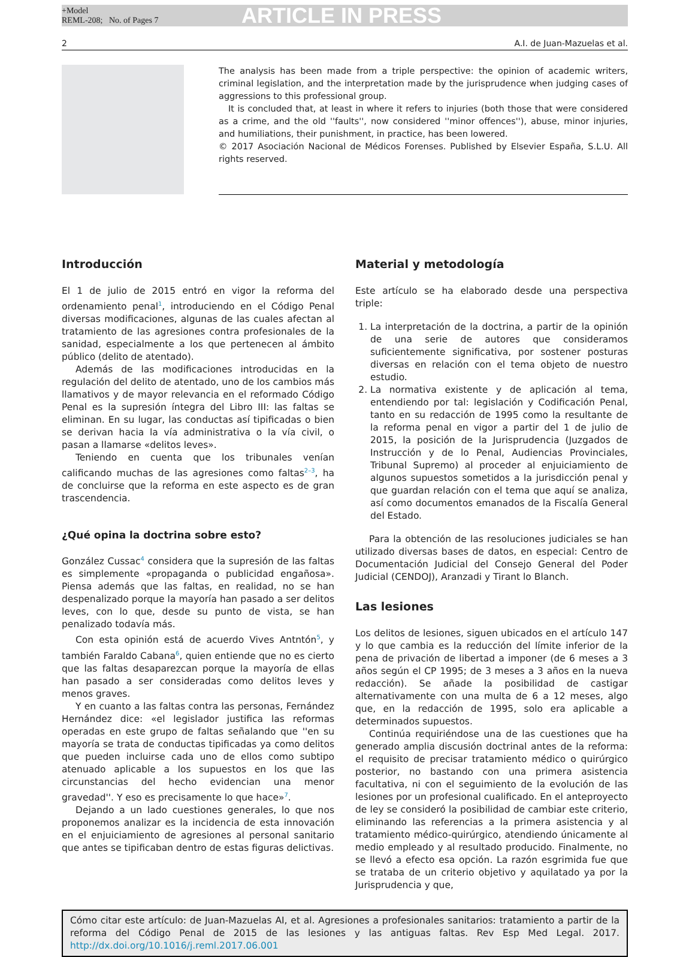+Model
REML-208; No. of Pages 7
ARTICLE IN PRESS
2 A.I. de Juan-Mazuelas et al.
The analysis has been made from a triple perspective: the opinion of academic writers, criminal legislation, and the interpretation made by the jurisprudence when judging cases of aggressions to this professional group.
It is concluded that, at least in where it refers to injuries (both those that were considered as a crime, and the old ''faults'', now considered ''minor offences''), abuse, minor injuries, and humiliations, their punishment, in practice, has been lowered.
© 2017 Asociación Nacional de Médicos Forenses. Published by Elsevier España, S.L.U. All rights reserved.
Introducción
El 1 de julio de 2015 entró en vigor la reforma del ordenamiento penal<sup>1</sup>, introduciendo en el Código Penal diversas modificaciones, algunas de las cuales afectan al tratamiento de las agresiones contra profesionales de la sanidad, especialmente a los que pertenecen al ámbito público (delito de atentado).
Además de las modificaciones introducidas en la regulación del delito de atentado, uno de los cambios más llamativos y de mayor relevancia en el reformado Código Penal es la supresión íntegra del Libro III: las faltas se eliminan. En su lugar, las conductas así tipificadas o bien se derivan hacia la vía administrativa o la vía civil, o pasan a llamarse «delitos leves».
Teniendo en cuenta que los tribunales venían calificando muchas de las agresiones como faltas<sup>2–3</sup>, ha de concluirse que la reforma en este aspecto es de gran trascendencia.
¿Qué opina la doctrina sobre esto?
González Cussac<sup>4</sup> considera que la supresión de las faltas es simplemente «propaganda o publicidad engañosa». Piensa además que las faltas, en realidad, no se han despenalizado porque la mayoría han pasado a ser delitos leves, con lo que, desde su punto de vista, se han penalizado todavía más.
Con esta opinión está de acuerdo Vives Antntón<sup>5</sup>, y también Faraldo Cabana<sup>6</sup>, quien entiende que no es cierto que las faltas desaparezcan porque la mayoría de ellas han pasado a ser consideradas como delitos leves y menos graves.
Y en cuanto a las faltas contra las personas, Fernández Hernández dice: «el legislador justifica las reformas operadas en este grupo de faltas señalando que ''en su mayoría se trata de conductas tipificadas ya como delitos que pueden incluirse cada uno de ellos como subtipo atenuado aplicable a los supuestos en los que las circunstancias del hecho evidencian una menor gravedad''. Y eso es precisamente lo que hace»<sup>7</sup>.
Dejando a un lado cuestiones generales, lo que nos proponemos analizar es la incidencia de esta innovación en el enjuiciamiento de agresiones al personal sanitario que antes se tipificaban dentro de estas figuras delictivas.
Material y metodología
Este artículo se ha elaborado desde una perspectiva triple:
1. La interpretación de la doctrina, a partir de la opinión de una serie de autores que consideramos suficientemente significativa, por sostener posturas diversas en relación con el tema objeto de nuestro estudio.
2. La normativa existente y de aplicación al tema, entendiendo por tal: legislación y Codificación Penal, tanto en su redacción de 1995 como la resultante de la reforma penal en vigor a partir del 1 de julio de 2015, la posición de la Jurisprudencia (Juzgados de Instrucción y de lo Penal, Audiencias Provinciales, Tribunal Supremo) al proceder al enjuiciamiento de algunos supuestos sometidos a la jurisdicción penal y que guardan relación con el tema que aquí se analiza, así como documentos emanados de la Fiscalía General del Estado.
Para la obtención de las resoluciones judiciales se han utilizado diversas bases de datos, en especial: Centro de Documentación Judicial del Consejo General del Poder Judicial (CENDOJ), Aranzadi y Tirant lo Blanch.
Las lesiones
Los delitos de lesiones, siguen ubicados en el artículo 147 y lo que cambia es la reducción del límite inferior de la pena de privación de libertad a imponer (de 6 meses a 3 años según el CP 1995; de 3 meses a 3 años en la nueva redacción). Se añade la posibilidad de castigar alternativamente con una multa de 6 a 12 meses, algo que, en la redacción de 1995, solo era aplicable a determinados supuestos.
Continúa requiriéndose una de las cuestiones que ha generado amplia discusión doctrinal antes de la reforma: el requisito de precisar tratamiento médico o quirúrgico posterior, no bastando con una primera asistencia facultativa, ni con el seguimiento de la evolución de las lesiones por un profesional cualificado. En el anteproyecto de ley se consideró la posibilidad de cambiar este criterio, eliminando las referencias a la primera asistencia y al tratamiento médico-quirúrgico, atendiendo únicamente al medio empleado y al resultado producido. Finalmente, no se llevó a efecto esa opción. La razón esgrimida fue que se trataba de un criterio objetivo y aquilatado ya por la Jurisprudencia y que,
Cómo citar este artículo: de Juan-Mazuelas AI, et al. Agresiones a profesionales sanitarios: tratamiento a partir de la reforma del Código Penal de 2015 de las lesiones y las antiguas faltas. Rev Esp Med Legal. 2017. http://dx.doi.org/10.1016/j.reml.2017.06.001